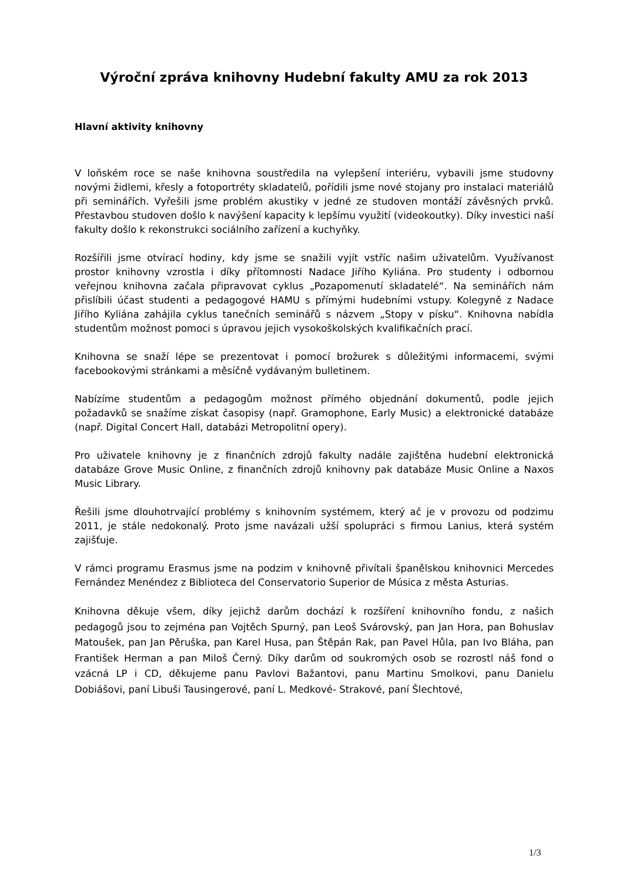Výroční zpráva knihovny Hudební fakulty AMU za rok 2013
Hlavní aktivity knihovny
V loňském roce se naše knihovna soustředila na vylepšení interiéru, vybavili jsme studovny novými židlemi, křesly a fotoportréty skladatelů, pořídili jsme nové stojany pro instalaci materiálů při seminářích. Vyřešili jsme problém akustiky v jedné ze studoven montáží závěsných prvků. Přestavbou studoven došlo k navýšení kapacity k lepšímu využití (videokoutky). Díky investici naší fakulty došlo k rekonstrukci sociálního zařízení a kuchyňky.
Rozšířili jsme otvírací hodiny, kdy jsme se snažili vyjít vstříc našim uživatelům. Využívanost prostor knihovny vzrostla i díky přítomnosti Nadace Jiřího Kyliána. Pro studenty i odbornou veřejnou knihovna začala připravovat cyklus „Pozapomenutí skladatelé“. Na seminářích nám přislíbili účast studenti a pedagogové HAMU s přímými hudebními vstupy. Kolegyně z Nadace Jiřího Kyliána zahájila cyklus tanečních seminářů s názvem „Stopy v písku“. Knihovna nabídla studentům možnost pomoci s úpravou jejich vysokoškolských kvalifikačních prací.
Knihovna se snaží lépe se prezentovat i pomocí brožurek s důležitými informacemi, svými facebookovými stránkami a měsíčně vydávaným bulletinem.
Nabízíme studentům a pedagogům možnost přímého objednání dokumentů, podle jejich požadavků se snažíme získat časopisy (např. Gramophone, Early Music) a elektronické databáze (např. Digital Concert Hall, databázi Metropolitní opery).
Pro uživatele knihovny je z finančních zdrojů fakulty nadále zajištěna hudební elektronická databáze Grove Music Online, z finančních zdrojů knihovny pak databáze Music Online a Naxos Music Library.
Řešili jsme dlouhotrvající problémy s knihovním systémem, který ač je v provozu od podzimu 2011, je stále nedokonalý. Proto jsme navázali užší spolupráci s firmou Lanius, která systém zajišťuje.
V rámci programu Erasmus jsme na podzim v knihovně přivítali španělskou knihovnici Mercedes Fernández Menéndez z Biblioteca del Conservatorio Superior de Música z města Asturias.
Knihovna děkuje všem, díky jejichž darům dochází k rozšíření knihovního fondu, z našich pedagogů jsou to zejména pan Vojtěch Spurný, pan Leoš Svárovský, pan Jan Hora, pan Bohuslav Matoušek, pan Jan Pěruška, pan Karel Husa, pan Štěpán Rak, pan Pavel Hůla, pan Ivo Bláha, pan František Herman a pan Miloš Černý. Díky darům od soukromých osob se rozrostl náš fond o vzácná LP i CD, děkujeme panu Pavlovi Bažantovi, panu Martinu Smolkovi, panu Danielu Dobiášovi, paní Libuši Tausingerové, paní L. Medkové- Strakové, paní Šlechtové,
1/3